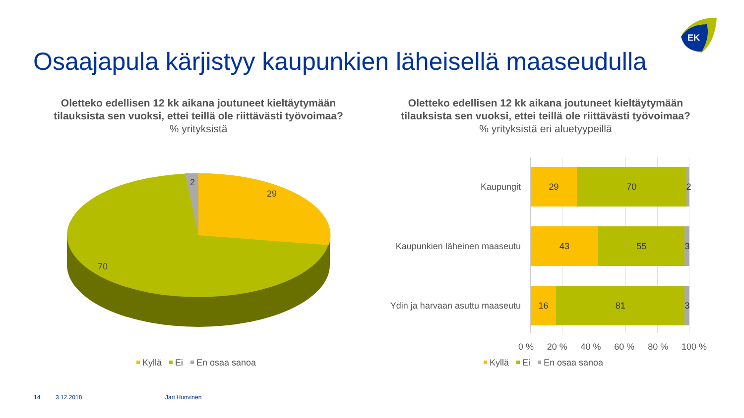EK
Osaajapula kärjistyy kaupunkien läheisellä maaseudulla
Oletteko edellisen 12 kk aikana joutuneet kieltäytymään tilauksista sen vuoksi, ettei teillä ole riittävästi työvoimaa?
% yrityksistä
Oletteko edellisen 12 kk aikana joutuneet kieltäytymään tilauksista sen vuoksi, ettei teillä ole riittävästi työvoimaa?
% yrityksistä eri aluetyypeillä
2
29
70
Kyllä Ei En osaa sanoa
Kaupungit
29 70 2
Kaupunkien läheinen maaseutu
43 55 3
Ydin ja harvaan asuttu maaseutu
16 81 3
0 % 20 % 40 % 60 % 80 % 100 %
Kyllä Ei En osaa sanoa
14 3.12.2018 Jari Huovinen